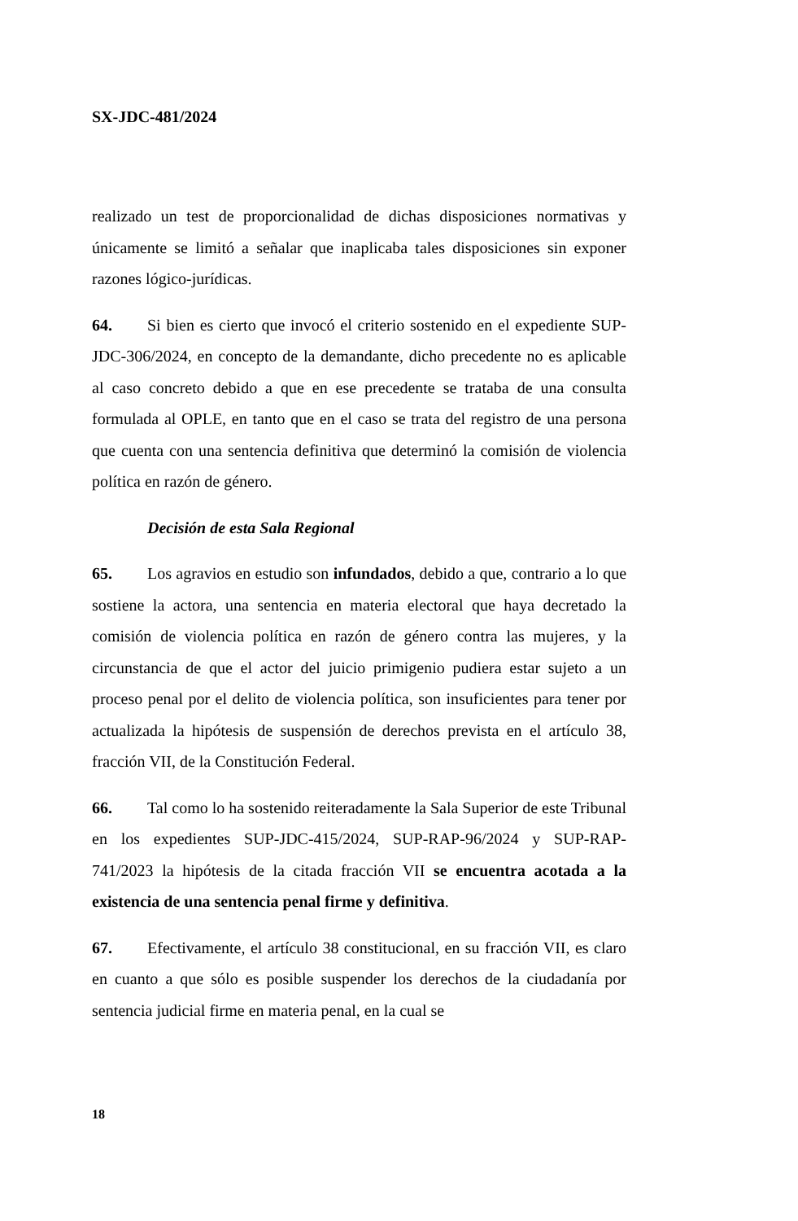SX-JDC-481/2024
realizado un test de proporcionalidad de dichas disposiciones normativas y únicamente se limitó a señalar que inaplicaba tales disposiciones sin exponer razones lógico-jurídicas.
64. Si bien es cierto que invocó el criterio sostenido en el expediente SUP-JDC-306/2024, en concepto de la demandante, dicho precedente no es aplicable al caso concreto debido a que en ese precedente se trataba de una consulta formulada al OPLE, en tanto que en el caso se trata del registro de una persona que cuenta con una sentencia definitiva que determinó la comisión de violencia política en razón de género.
Decisión de esta Sala Regional
65. Los agravios en estudio son infundados, debido a que, contrario a lo que sostiene la actora, una sentencia en materia electoral que haya decretado la comisión de violencia política en razón de género contra las mujeres, y la circunstancia de que el actor del juicio primigenio pudiera estar sujeto a un proceso penal por el delito de violencia política, son insuficientes para tener por actualizada la hipótesis de suspensión de derechos prevista en el artículo 38, fracción VII, de la Constitución Federal.
66. Tal como lo ha sostenido reiteradamente la Sala Superior de este Tribunal en los expedientes SUP-JDC-415/2024, SUP-RAP-96/2024 y SUP-RAP-741/2023 la hipótesis de la citada fracción VII se encuentra acotada a la existencia de una sentencia penal firme y definitiva.
67. Efectivamente, el artículo 38 constitucional, en su fracción VII, es claro en cuanto a que sólo es posible suspender los derechos de la ciudadanía por sentencia judicial firme en materia penal, en la cual se
18